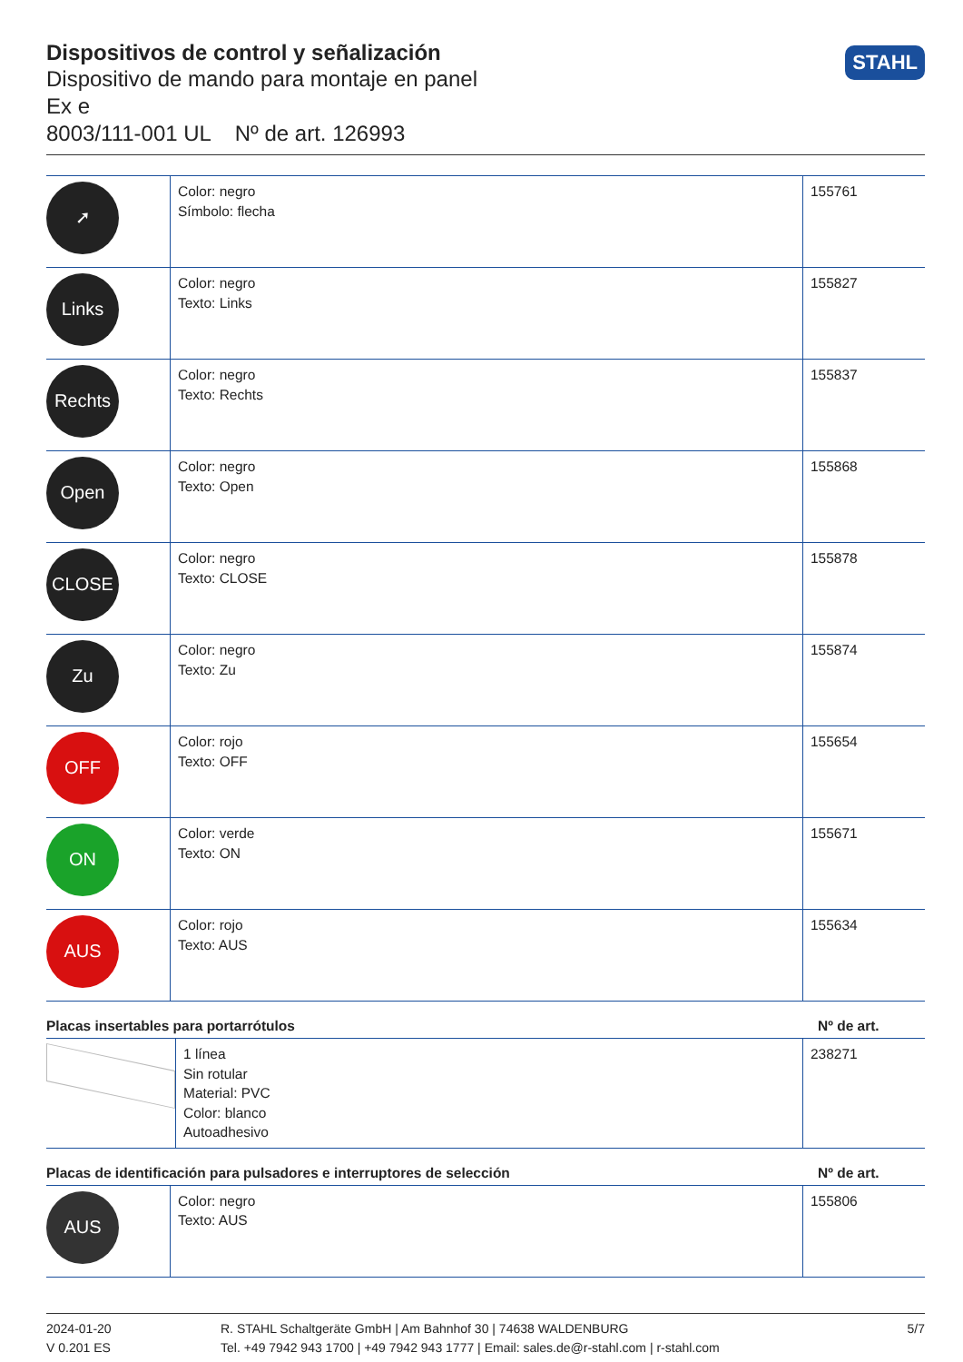Dispositivos de control y señalización
Dispositivo de mando para montaje en panel
Ex e
8003/111-001 UL Nº de art. 126993
STAHL
| ➚ | Color: negro Símbolo: flecha | 155761 |
| Links | Color: negro Texto: Links | 155827 |
| Rechts | Color: negro Texto: Rechts | 155837 |
| Open | Color: negro Texto: Open | 155868 |
| CLOSE | Color: negro Texto: CLOSE | 155878 |
| Zu | Color: negro Texto: Zu | 155874 |
| OFF | Color: rojo Texto: OFF | 155654 |
| ON | Color: verde Texto: ON | 155671 |
| AUS | Color: rojo Texto: AUS | 155634 |
Placas insertables para portarrótulos Nº de art.
| | 1 línea Sin rotular Material: PVC Color: blanco Autoadhesivo | 238271 |
Placas de identificación para pulsadores e interruptores de selección Nº de art.
| AUS | Color: negro Texto: AUS | 155806 |
2024-01-20
V 0.201 ES
R. STAHL Schaltgeräte GmbH | Am Bahnhof 30 | 74638 WALDENBURG
Tel. +49 7942 943 1700 | +49 7942 943 1777 | Email: sales.de@r-stahl.com | r-stahl.com
5/7